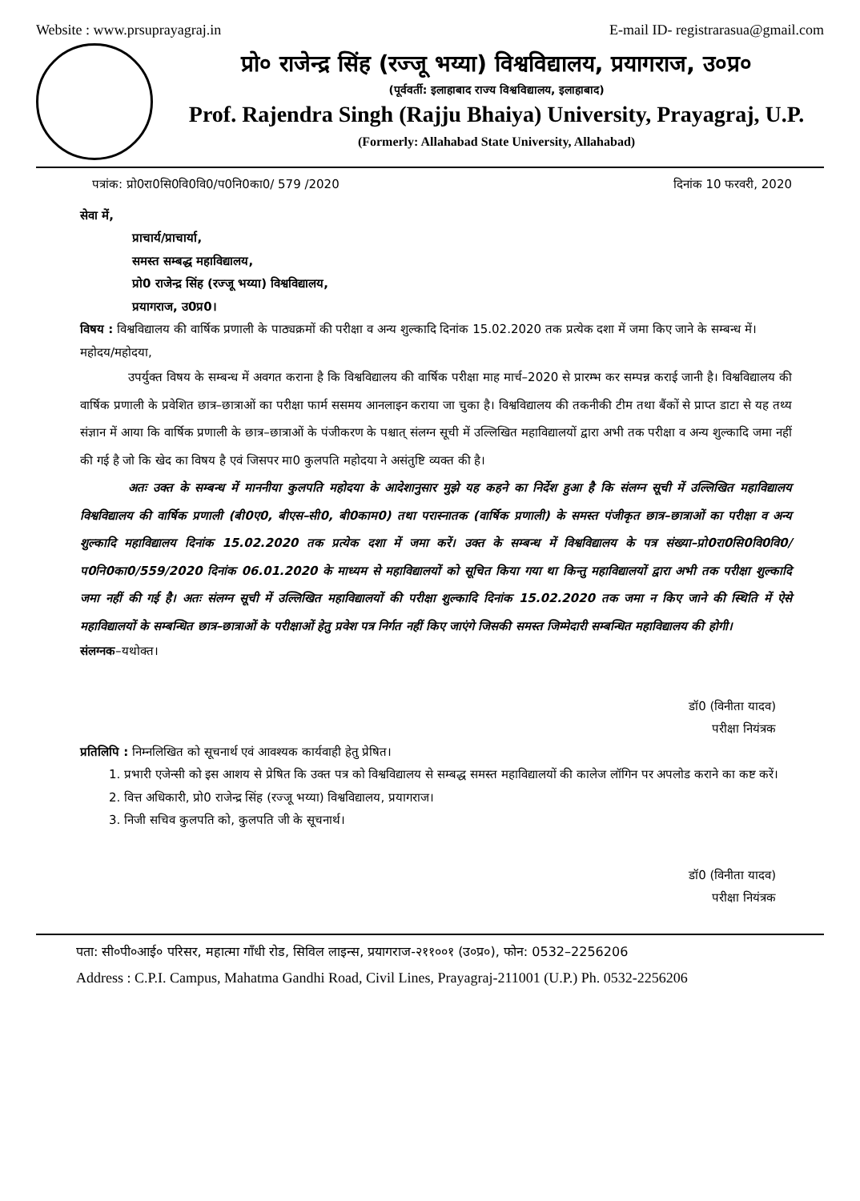Website : www.prsuprayagraj.in E-mail ID- registrarasua@gmail.com
प्रो० राजेन्द्र सिंह (रज्जू भय्या) विश्वविद्यालय, प्रयागराज, उ०प्र०
(पूर्ववर्ती: इलाहाबाद राज्य विश्वविद्यालय, इलाहाबाद)
Prof. Rajendra Singh (Rajju Bhaiya) University, Prayagraj, U.P.
(Formerly: Allahabad State University, Allahabad)
पत्रांक: प्रो0रा0सि0वि0वि0/प0नि0का0/ 579 /2020 दिनांक 10 फरवरी, 2020
सेवा में,
प्राचार्य/प्राचार्या,
समस्त सम्बद्ध महाविद्यालय,
प्रो0 राजेन्द्र सिंह (रज्जू भय्या) विश्वविद्यालय,
प्रयागराज, उ0प्र0।
विषय : विश्वविद्यालय की वार्षिक प्रणाली के पाठ्यक्रमों की परीक्षा व अन्य शुल्कादि दिनांक 15.02.2020 तक प्रत्येक दशा में जमा किए जाने के सम्बन्ध में।
महोदय/महोदया,
उपर्युक्त विषय के सम्बन्ध में अवगत कराना है कि विश्वविद्यालय की वार्षिक परीक्षा माह मार्च–2020 से प्रारम्भ कर सम्पन्न कराई जानी है। विश्वविद्यालय की वार्षिक प्रणाली के प्रवेशित छात्र–छात्राओं का परीक्षा फार्म ससमय आनलाइन कराया जा चुका है। विश्वविद्यालय की तकनीकी टीम तथा बैंकों से प्राप्त डाटा से यह तथ्य संज्ञान में आया कि वार्षिक प्रणाली के छात्र–छात्राओं के पंजीकरण के पश्चात् संलग्न सूची में उल्लिखित महाविद्यालयों द्वारा अभी तक परीक्षा व अन्य शुल्कादि जमा नहीं की गई है जो कि खेद का विषय है एवं जिसपर मा0 कुलपति महोदया ने असंतुष्टि व्यक्त की है।
अतः उक्त के सम्बन्ध में माननीया कुलपति महोदया के आदेशानुसार मुझे यह कहने का निर्देश हुआ है कि संलग्न सूची में उल्लिखित महाविद्यालय विश्वविद्यालय की वार्षिक प्रणाली (बी0ए0, बीएस–सी0, बी0काम0) तथा परास्नातक (वार्षिक प्रणाली) के समस्त पंजीकृत छात्र–छात्राओं का परीक्षा व अन्य शुल्कादि महाविद्यालय दिनांक 15.02.2020 तक प्रत्येक दशा में जमा करें। उक्त के सम्बन्ध में विश्वविद्यालय के पत्र संख्या–प्रो0रा0सि0वि0वि0/प0नि0का0/559/2020 दिनांक 06.01.2020 के माध्यम से महाविद्यालयों को सूचित किया गया था किन्तु महाविद्यालयों द्वारा अभी तक परीक्षा शुल्कादि जमा नहीं की गई है। अतः संलग्न सूची में उल्लिखित महाविद्यालयों की परीक्षा शुल्कादि दिनांक 15.02.2020 तक जमा न किए जाने की स्थिति में ऐसे महाविद्यालयों के सम्बन्धित छात्र–छात्राओं के परीक्षाओं हेतु प्रवेश पत्र निर्गत नहीं किए जाएंगे जिसकी समस्त जिम्मेदारी सम्बन्धित महाविद्यालय की होगी।
संलग्नक–यथोक्त।
डॉ0 (विनीता यादव)
परीक्षा नियंत्रक
प्रतिलिपि : निम्नलिखित को सूचनार्थ एवं आवश्यक कार्यवाही हेतु प्रेषित।
1. प्रभारी एजेन्सी को इस आशय से प्रेषित कि उक्त पत्र को विश्वविद्यालय से सम्बद्ध समस्त महाविद्यालयों की कालेज लॉगिन पर अपलोड कराने का कष्ट करें।
2. वित्त अधिकारी, प्रो0 राजेन्द्र सिंह (रज्जू भय्या) विश्वविद्यालय, प्रयागराज।
3. निजी सचिव कुलपति को, कुलपति जी के सूचनार्थ।
डॉ0 (विनीता यादव)
परीक्षा नियंत्रक
पता: सी०पी०आई० परिसर, महात्मा गाँधी रोड, सिविल लाइन्स, प्रयागराज-२११००१ (उ०प्र०), फोन: 0532–2256206
Address : C.P.I. Campus, Mahatma Gandhi Road, Civil Lines, Prayagraj-211001 (U.P.) Ph. 0532-2256206